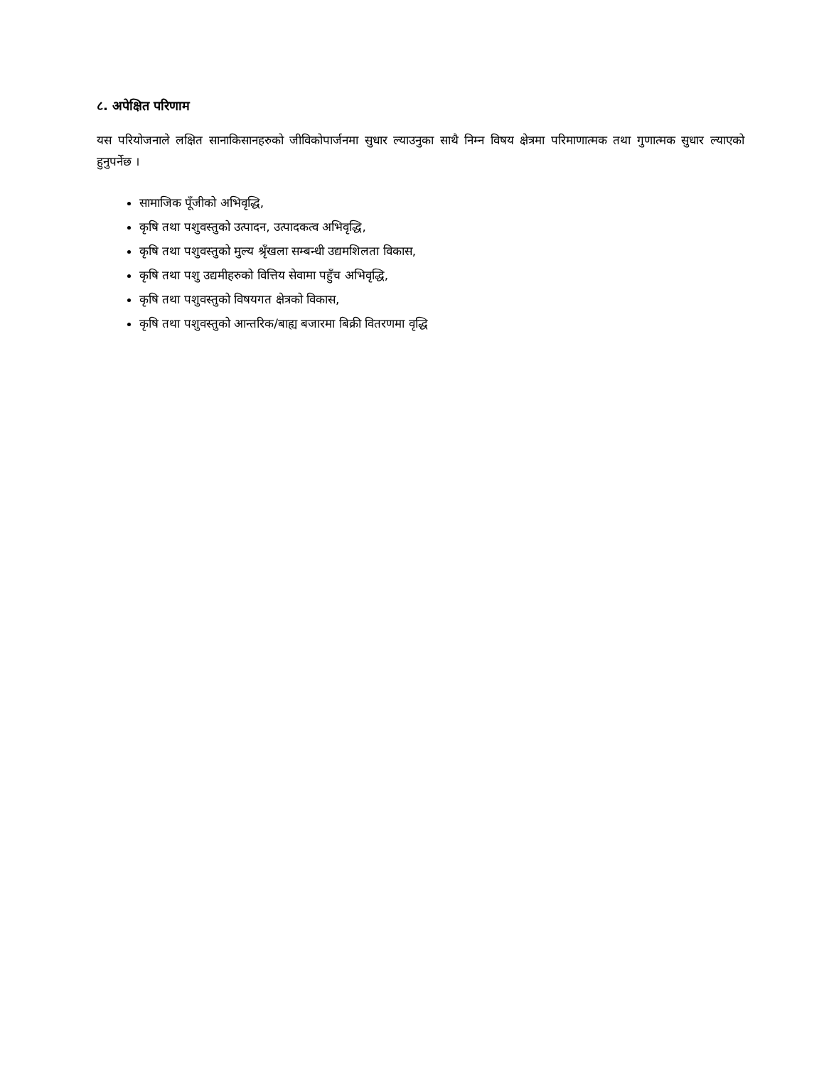८. अपेक्षित परिणाम
यस परियोजनाले लक्षित सानाकिसानहरुको जीविकोपार्जनमा सुधार ल्याउनुका साथै निम्न विषय क्षेत्रमा परिमाणात्मक तथा गुणात्मक सुधार ल्याएको हुनुपर्नेछ ।
सामाजिक पूँजीको अभिवृद्धि,
कृषि तथा पशुवस्तुको उत्पादन, उत्पादकत्व अभिवृद्धि,
कृषि तथा पशुवस्तुको मुल्य श्रृँखला सम्बन्धी उद्यमशिलता विकास,
कृषि तथा पशु उद्यमीहरुको वित्तिय सेवामा पहुँच अभिवृद्धि,
कृषि तथा पशुवस्तुको विषयगत क्षेत्रको विकास,
कृषि तथा पशुवस्तुको आन्तरिक/बाह्य बजारमा बिक्री वितरणमा वृद्धि